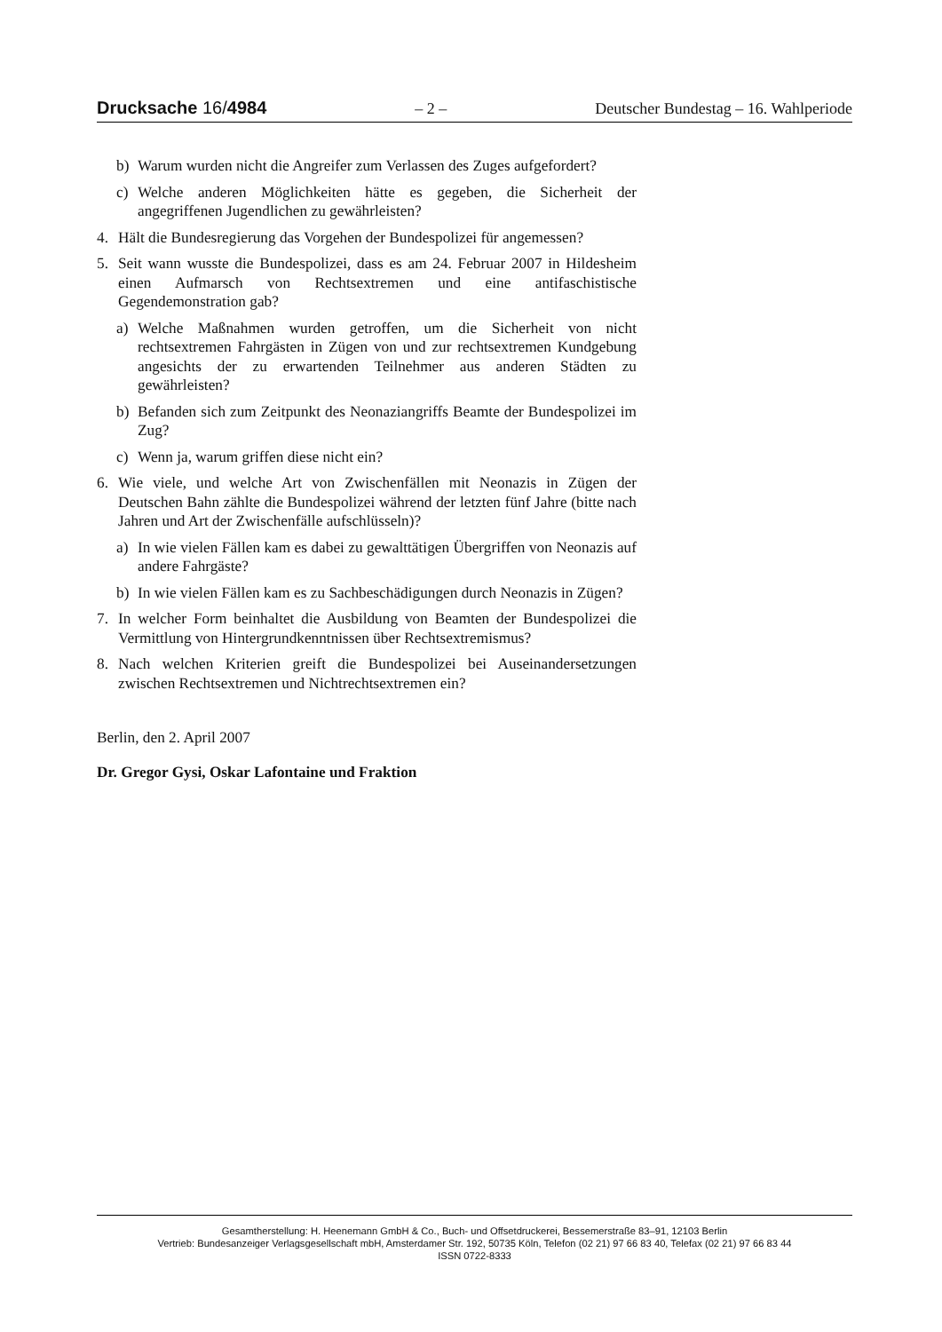Drucksache 16/4984 – 2 – Deutscher Bundestag – 16. Wahlperiode
b) Warum wurden nicht die Angreifer zum Verlassen des Zuges aufgefordert?
c) Welche anderen Möglichkeiten hätte es gegeben, die Sicherheit der angegriffenen Jugendlichen zu gewährleisten?
4. Hält die Bundesregierung das Vorgehen der Bundespolizei für angemessen?
5. Seit wann wusste die Bundespolizei, dass es am 24. Februar 2007 in Hildesheim einen Aufmarsch von Rechtsextremen und eine antifaschistische Gegendemonstration gab?
a) Welche Maßnahmen wurden getroffen, um die Sicherheit von nicht rechtsextremen Fahrgästen in Zügen von und zur rechtsextremen Kundgebung angesichts der zu erwartenden Teilnehmer aus anderen Städten zu gewährleisten?
b) Befanden sich zum Zeitpunkt des Neonaziangriffs Beamte der Bundespolizei im Zug?
c) Wenn ja, warum griffen diese nicht ein?
6. Wie viele, und welche Art von Zwischenfällen mit Neonazis in Zügen der Deutschen Bahn zählte die Bundespolizei während der letzten fünf Jahre (bitte nach Jahren und Art der Zwischenfälle aufschlüsseln)?
a) In wie vielen Fällen kam es dabei zu gewalttätigen Übergriffen von Neonazis auf andere Fahrgäste?
b) In wie vielen Fällen kam es zu Sachbeschädigungen durch Neonazis in Zügen?
7. In welcher Form beinhaltet die Ausbildung von Beamten der Bundespolizei die Vermittlung von Hintergrundkenntnissen über Rechtsextremismus?
8. Nach welchen Kriterien greift die Bundespolizei bei Auseinandersetzungen zwischen Rechtsextremen und Nichtrechtsextremen ein?
Berlin, den 2. April 2007
Dr. Gregor Gysi, Oskar Lafontaine und Fraktion
Gesamtherstellung: H. Heenemann GmbH & Co., Buch- und Offsetdruckerei, Bessemerstraße 83–91, 12103 Berlin
Vertrieb: Bundesanzeiger Verlagsgesellschaft mbH, Amsterdamer Str. 192, 50735 Köln, Telefon (02 21) 97 66 83 40, Telefax (02 21) 97 66 83 44
ISSN 0722-8333